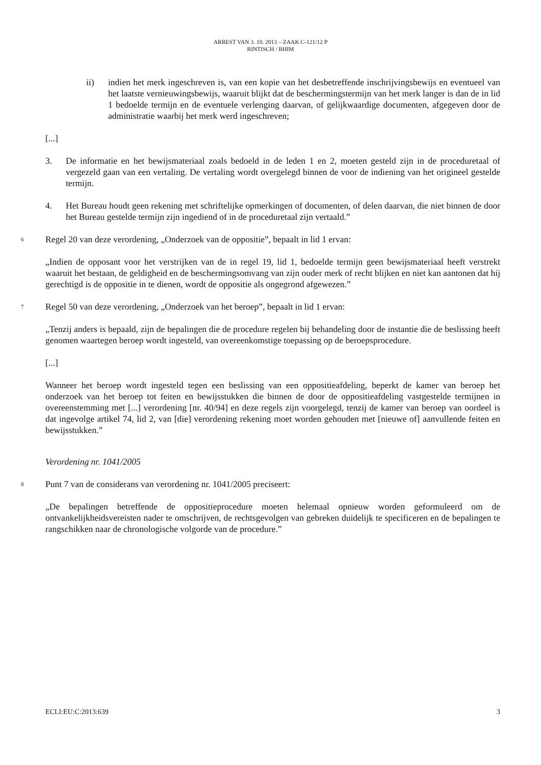ARREST VAN 3. 10. 2013 – ZAAK C-121/12 P
RINTISCH / BHIM
ii) indien het merk ingeschreven is, van een kopie van het desbetreffende inschrijvingsbewijs en eventueel van het laatste vernieuwingsbewijs, waaruit blijkt dat de beschermingstermijn van het merk langer is dan de in lid 1 bedoelde termijn en de eventuele verlenging daarvan, of gelijkwaardige documenten, afgegeven door de administratie waarbij het merk werd ingeschreven;
[...]
3. De informatie en het bewijsmateriaal zoals bedoeld in de leden 1 en 2, moeten gesteld zijn in de proceduretaal of vergezeld gaan van een vertaling. De vertaling wordt overgelegd binnen de voor de indiening van het origineel gestelde termijn.
4. Het Bureau houdt geen rekening met schriftelijke opmerkingen of documenten, of delen daarvan, die niet binnen de door het Bureau gestelde termijn zijn ingediend of in de proceduretaal zijn vertaald.”
6 Regel 20 van deze verordening, „Onderzoek van de oppositie”, bepaalt in lid 1 ervan:
„Indien de opposant voor het verstrijken van de in regel 19, lid 1, bedoelde termijn geen bewijsmateriaal heeft verstrekt waaruit het bestaan, de geldigheid en de beschermingsomvang van zijn ouder merk of recht blijken en niet kan aantonen dat hij gerechtigd is de oppositie in te dienen, wordt de oppositie als ongegrond afgewezen.”
7 Regel 50 van deze verordening, „Onderzoek van het beroep”, bepaalt in lid 1 ervan:
„Tenzij anders is bepaald, zijn de bepalingen die de procedure regelen bij behandeling door de instantie die de beslissing heeft genomen waartegen beroep wordt ingesteld, van overeenkomstige toepassing op de beroepsprocedure.
[...]
Wanneer het beroep wordt ingesteld tegen een beslissing van een oppositieafdeling, beperkt de kamer van beroep het onderzoek van het beroep tot feiten en bewijsstukken die binnen de door de oppositieafdeling vastgestelde termijnen in overeenstemming met [...] verordening [nr. 40/94] en deze regels zijn voorgelegd, tenzij de kamer van beroep van oordeel is dat ingevolge artikel 74, lid 2, van [die] verordening rekening moet worden gehouden met [nieuwe of] aanvullende feiten en bewijsstukken.”
Verordening nr. 1041/2005
8 Punt 7 van de considerans van verordening nr. 1041/2005 preciseert:
„De bepalingen betreffende de oppositieprocedure moeten helemaal opnieuw worden geformuleerd om de ontvankelijkheidsvereisten nader te omschrijven, de rechtsgevolgen van gebreken duidelijk te specificeren en de bepalingen te rangschikken naar de chronologische volgorde van de procedure.”
ECLI:EU:C:2013:639 3